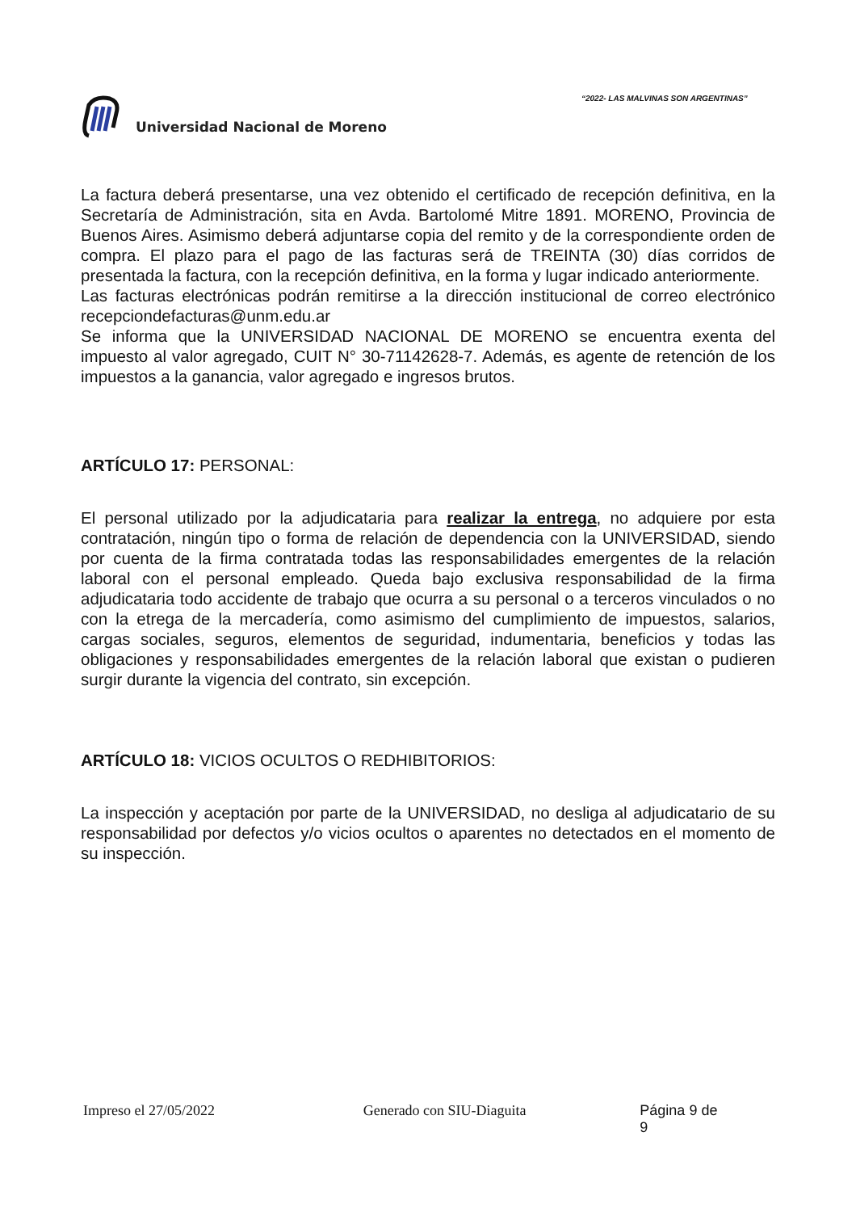“2022- LAS MALVINAS SON ARGENTINAS”
Universidad Nacional de Moreno
La factura deberá presentarse, una vez obtenido el certificado de recepción definitiva, en la Secretaría de Administración, sita en Avda. Bartolomé Mitre 1891. MORENO, Provincia de Buenos Aires. Asimismo deberá adjuntarse copia del remito y de la correspondiente orden de compra. El plazo para el pago de las facturas será de TREINTA (30) días corridos de presentada la factura, con la recepción definitiva, en la forma y lugar indicado anteriormente.
Las facturas electrónicas podrán remitirse a la dirección institucional de correo electrónico recepciondefacturas@unm.edu.ar
Se informa que la UNIVERSIDAD NACIONAL DE MORENO se encuentra exenta del impuesto al valor agregado, CUIT N° 30-71142628-7. Además, es agente de retención de los impuestos a la ganancia, valor agregado e ingresos brutos.
ARTÍCULO 17: PERSONAL:
El personal utilizado por la adjudicataria para realizar la entrega, no adquiere por esta contratación, ningún tipo o forma de relación de dependencia con la UNIVERSIDAD, siendo por cuenta de la firma contratada todas las responsabilidades emergentes de la relación laboral con el personal empleado. Queda bajo exclusiva responsabilidad de la firma adjudicataria todo accidente de trabajo que ocurra a su personal o a terceros vinculados o no con la etrega de la mercadería, como asimismo del cumplimiento de impuestos, salarios, cargas sociales, seguros, elementos de seguridad, indumentaria, beneficios y todas las obligaciones y responsabilidades emergentes de la relación laboral que existan o pudieren surgir durante la vigencia del contrato, sin excepción.
ARTÍCULO 18: VICIOS OCULTOS O REDHIBITORIOS:
La inspección y aceptación por parte de la UNIVERSIDAD, no desliga al adjudicatario de su responsabilidad por defectos y/o vicios ocultos o aparentes no detectados en el momento de su inspección.
Impreso el 27/05/2022 Generado con SIU-Diaguita Página 9 de 9